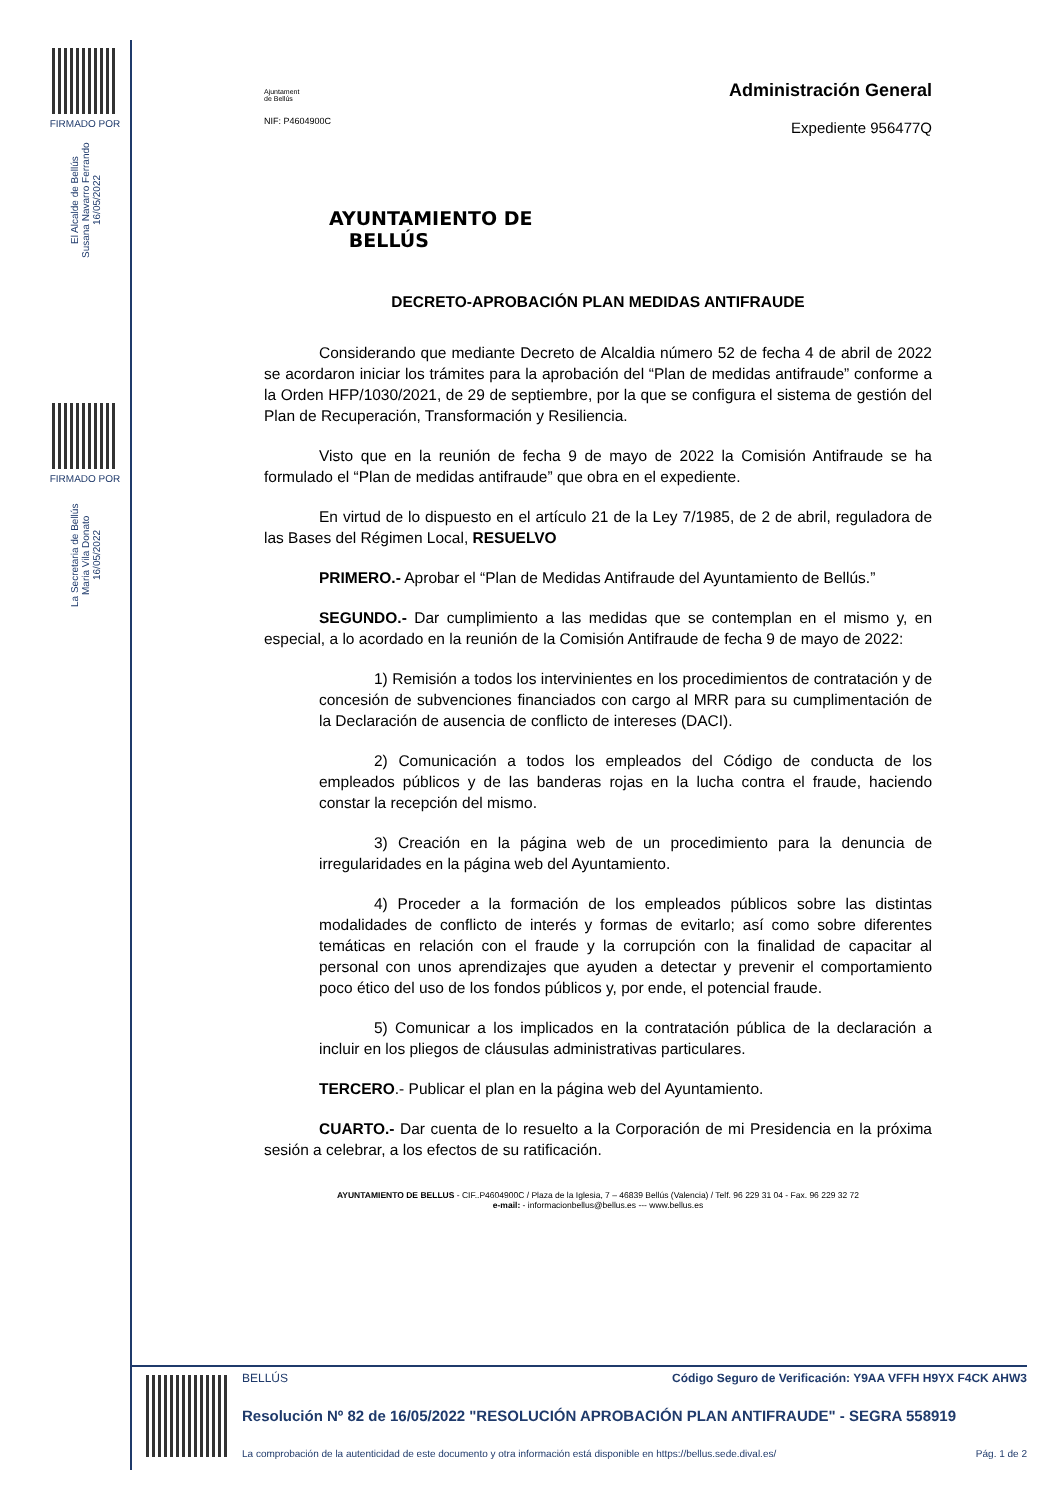FIRMADO POR
El Alcalde de Bellús
Susana Navarro Ferrando
16/05/2022
FIRMADO POR
La Secretaria de Bellús
Maria Vila Donato
16/05/2022
Ajuntament
de Bellús
NIF: P4604900C
Administración General
Expediente 956477Q
AYUNTAMIENTO DE
BELLÚS
DECRETO-APROBACIÓN PLAN MEDIDAS ANTIFRAUDE
Considerando que mediante Decreto de Alcaldia número 52 de fecha 4 de abril de 2022 se acordaron iniciar los trámites para la aprobación del “Plan de medidas antifraude” conforme a la Orden HFP/1030/2021, de 29 de septiembre, por la que se configura el sistema de gestión del Plan de Recuperación, Transformación y Resiliencia.
Visto que en la reunión de fecha 9 de mayo de 2022 la Comisión Antifraude se ha formulado el “Plan de medidas antifraude” que obra en el expediente.
En virtud de lo dispuesto en el artículo 21 de la Ley 7/1985, de 2 de abril, reguladora de las Bases del Régimen Local, RESUELVO
PRIMERO.- Aprobar el “Plan de Medidas Antifraude del Ayuntamiento de Bellús.”
SEGUNDO.- Dar cumplimiento a las medidas que se contemplan en el mismo y, en especial, a lo acordado en la reunión de la Comisión Antifraude de fecha 9 de mayo de 2022:
1) Remisión a todos los intervinientes en los procedimientos de contratación y de concesión de subvenciones financiados con cargo al MRR para su cumplimentación de la Declaración de ausencia de conflicto de intereses (DACI).
2) Comunicación a todos los empleados del Código de conducta de los empleados públicos y de las banderas rojas en la lucha contra el fraude, haciendo constar la recepción del mismo.
3) Creación en la página web de un procedimiento para la denuncia de irregularidades en la página web del Ayuntamiento.
4) Proceder a la formación de los empleados públicos sobre las distintas modalidades de conflicto de interés y formas de evitarlo; así como sobre diferentes temáticas en relación con el fraude y la corrupción con la finalidad de capacitar al personal con unos aprendizajes que ayuden a detectar y prevenir el comportamiento poco ético del uso de los fondos públicos y, por ende, el potencial fraude.
5) Comunicar a los implicados en la contratación pública de la declaración a incluir en los pliegos de cláusulas administrativas particulares.
TERCERO.- Publicar el plan en la página web del Ayuntamiento.
CUARTO.- Dar cuenta de lo resuelto a la Corporación de mi Presidencia en la próxima sesión a celebrar, a los efectos de su ratificación.
AYUNTAMIENTO DE BELLUS - CIF..P4604900C / Plaza de la Iglesia, 7 – 46839 Bellús (Valencia) / Telf. 96 229 31 04 - Fax. 96 229 32 72
e-mail: - informacionbellus@bellus.es --- www.bellus.es
BELLÚS Código Seguro de Verificación: Y9AA VFFH H9YX F4CK AHW3
Resolución Nº 82 de 16/05/2022 "RESOLUCIÓN APROBACIÓN PLAN ANTIFRAUDE" - SEGRA 558919
La comprobación de la autenticidad de este documento y otra información está disponible en https://bellus.sede.dival.es/ Pág. 1 de 2